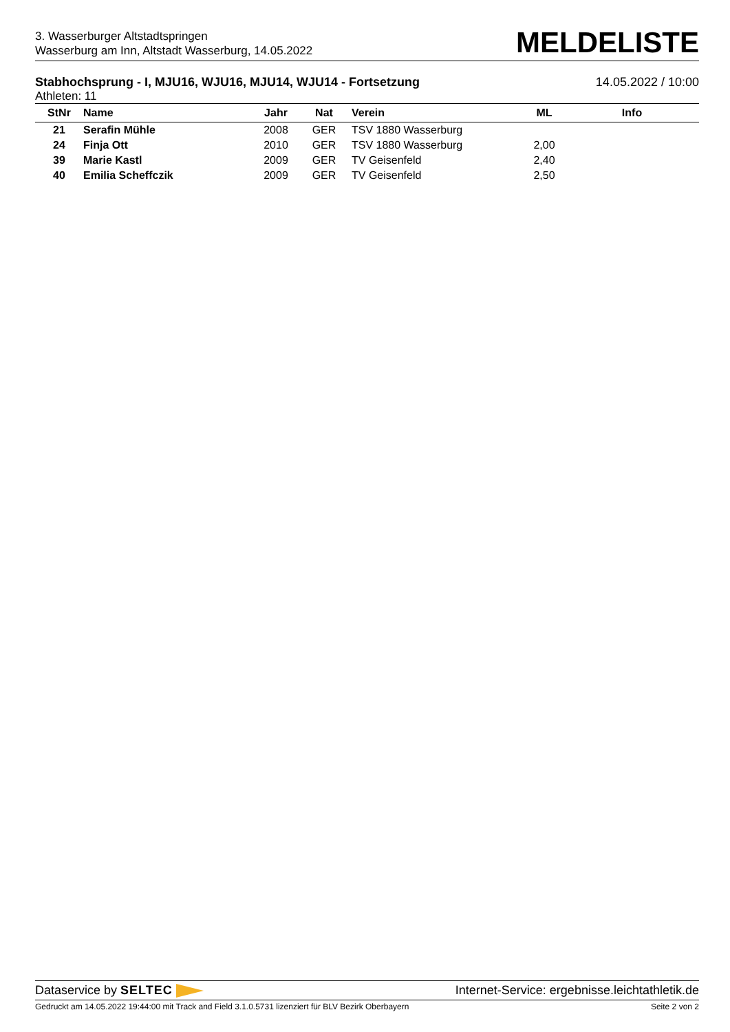3. Wasserburger Altstadtspringen
Wasserburg am Inn, Altstadt Wasserburg, 14.05.2022
MELDELISTE
Stabhochsprung - I, MJU16, WJU16, MJU14, WJU14 - Fortsetzung 14.05.2022 / 10:00
Athleten: 11
| StNr | Name | Jahr | Nat | Verein | ML | Info |
| --- | --- | --- | --- | --- | --- | --- |
| 21 | Serafin Mühle | 2008 | GER | TSV 1880 Wasserburg | | |
| 24 | Finja Ott | 2010 | GER | TSV 1880 Wasserburg | 2,00 | |
| 39 | Marie Kastl | 2009 | GER | TV Geisenfeld | 2,40 | |
| 40 | Emilia Scheffczik | 2009 | GER | TV Geisenfeld | 2,50 | |
Dataservice by SELTEC Internet-Service: ergebnisse.leichtathletik.de
Gedruckt am 14.05.2022 19:44:00 mit Track and Field 3.1.0.5731 lizenziert für BLV Bezirk Oberbayern Seite 2 von 2